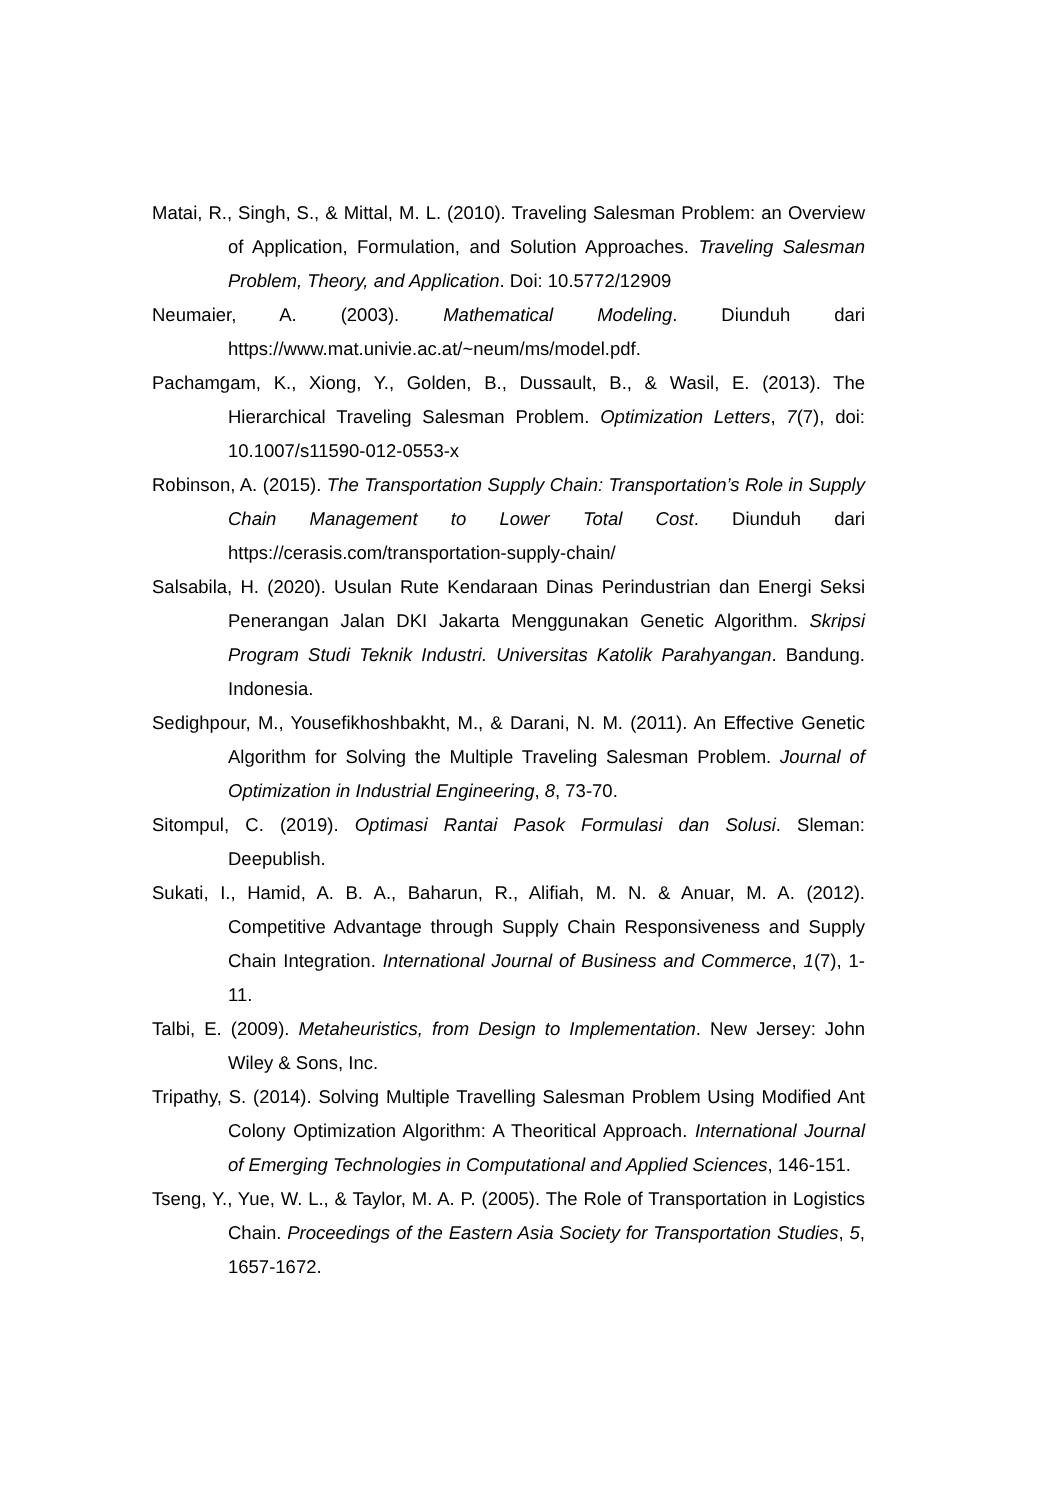Matai, R., Singh, S., & Mittal, M. L. (2010). Traveling Salesman Problem: an Overview of Application, Formulation, and Solution Approaches. Traveling Salesman Problem, Theory, and Application. Doi: 10.5772/12909
Neumaier, A. (2003). Mathematical Modeling. Diunduh dari https://www.mat.univie.ac.at/~neum/ms/model.pdf.
Pachamgam, K., Xiong, Y., Golden, B., Dussault, B., & Wasil, E. (2013). The Hierarchical Traveling Salesman Problem. Optimization Letters, 7(7), doi: 10.1007/s11590-012-0553-x
Robinson, A. (2015). The Transportation Supply Chain: Transportation’s Role in Supply Chain Management to Lower Total Cost. Diunduh dari https://cerasis.com/transportation-supply-chain/
Salsabila, H. (2020). Usulan Rute Kendaraan Dinas Perindustrian dan Energi Seksi Penerangan Jalan DKI Jakarta Menggunakan Genetic Algorithm. Skripsi Program Studi Teknik Industri. Universitas Katolik Parahyangan. Bandung. Indonesia.
Sedighpour, M., Yousefikhoshbakht, M., & Darani, N. M. (2011). An Effective Genetic Algorithm for Solving the Multiple Traveling Salesman Problem. Journal of Optimization in Industrial Engineering, 8, 73-70.
Sitompul, C. (2019). Optimasi Rantai Pasok Formulasi dan Solusi. Sleman: Deepublish.
Sukati, I., Hamid, A. B. A., Baharun, R., Alifiah, M. N. & Anuar, M. A. (2012). Competitive Advantage through Supply Chain Responsiveness and Supply Chain Integration. International Journal of Business and Commerce, 1(7), 1-11.
Talbi, E. (2009). Metaheuristics, from Design to Implementation. New Jersey: John Wiley & Sons, Inc.
Tripathy, S. (2014). Solving Multiple Travelling Salesman Problem Using Modified Ant Colony Optimization Algorithm: A Theoritical Approach. International Journal of Emerging Technologies in Computational and Applied Sciences, 146-151.
Tseng, Y., Yue, W. L., & Taylor, M. A. P. (2005). The Role of Transportation in Logistics Chain. Proceedings of the Eastern Asia Society for Transportation Studies, 5, 1657-1672.